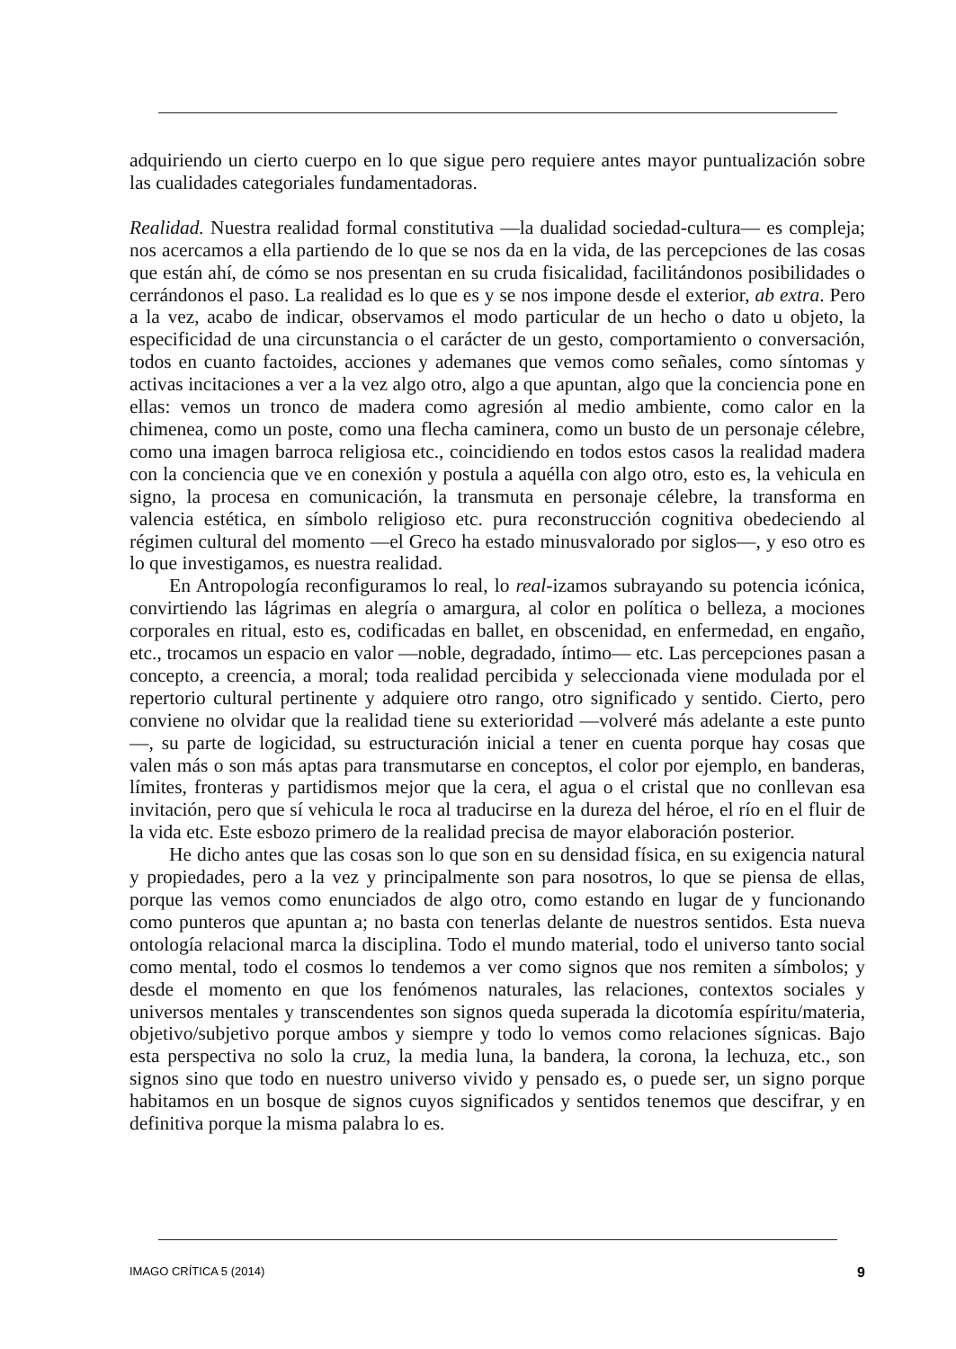adquiriendo un cierto cuerpo en lo que sigue pero requiere antes mayor puntualización sobre las cualidades categoriales fundamentadoras.
Realidad. Nuestra realidad formal constitutiva —la dualidad sociedad-cultura— es compleja; nos acercamos a ella partiendo de lo que se nos da en la vida, de las percepciones de las cosas que están ahí, de cómo se nos presentan en su cruda fisicalidad, facilitándonos posibilidades o cerrándonos el paso. La realidad es lo que es y se nos impone desde el exterior, ab extra. Pero a la vez, acabo de indicar, observamos el modo particular de un hecho o dato u objeto, la especificidad de una circunstancia o el carácter de un gesto, comportamiento o conversación, todos en cuanto factoides, acciones y ademanes que vemos como señales, como síntomas y activas incitaciones a ver a la vez algo otro, algo a que apuntan, algo que la conciencia pone en ellas: vemos un tronco de madera como agresión al medio ambiente, como calor en la chimenea, como un poste, como una flecha caminera, como un busto de un personaje célebre, como una imagen barroca religiosa etc., coincidiendo en todos estos casos la realidad madera con la conciencia que ve en conexión y postula a aquélla con algo otro, esto es, la vehicula en signo, la procesa en comunicación, la transmuta en personaje célebre, la transforma en valencia estética, en símbolo religioso etc. pura reconstrucción cognitiva obedeciendo al régimen cultural del momento —el Greco ha estado minusvalorado por siglos—, y eso otro es lo que investigamos, es nuestra realidad.
En Antropología reconfiguramos lo real, lo real-izamos subrayando su potencia icónica, convirtiendo las lágrimas en alegría o amargura, al color en política o belleza, a mociones corporales en ritual, esto es, codificadas en ballet, en obscenidad, en enfermedad, en engaño, etc., trocamos un espacio en valor —noble, degradado, íntimo— etc. Las percepciones pasan a concepto, a creencia, a moral; toda realidad percibida y seleccionada viene modulada por el repertorio cultural pertinente y adquiere otro rango, otro significado y sentido. Cierto, pero conviene no olvidar que la realidad tiene su exterioridad —volveré más adelante a este punto—, su parte de logicidad, su estructuración inicial a tener en cuenta porque hay cosas que valen más o son más aptas para transmutarse en conceptos, el color por ejemplo, en banderas, límites, fronteras y partidismos mejor que la cera, el agua o el cristal que no conllevan esa invitación, pero que sí vehicula le roca al traducirse en la dureza del héroe, el río en el fluir de la vida etc. Este esbozo primero de la realidad precisa de mayor elaboración posterior.
He dicho antes que las cosas son lo que son en su densidad física, en su exigencia natural y propiedades, pero a la vez y principalmente son para nosotros, lo que se piensa de ellas, porque las vemos como enunciados de algo otro, como estando en lugar de y funcionando como punteros que apuntan a; no basta con tenerlas delante de nuestros sentidos. Esta nueva ontología relacional marca la disciplina. Todo el mundo material, todo el universo tanto social como mental, todo el cosmos lo tendemos a ver como signos que nos remiten a símbolos; y desde el momento en que los fenómenos naturales, las relaciones, contextos sociales y universos mentales y transcendentes son signos queda superada la dicotomía espíritu/materia, objetivo/subjetivo porque ambos y siempre y todo lo vemos como relaciones sígnicas. Bajo esta perspectiva no solo la cruz, la media luna, la bandera, la corona, la lechuza, etc., son signos sino que todo en nuestro universo vivido y pensado es, o puede ser, un signo porque habitamos en un bosque de signos cuyos significados y sentidos tenemos que descifrar, y en definitiva porque la misma palabra lo es.
IMAGO CRÍTICA 5 (2014) 9